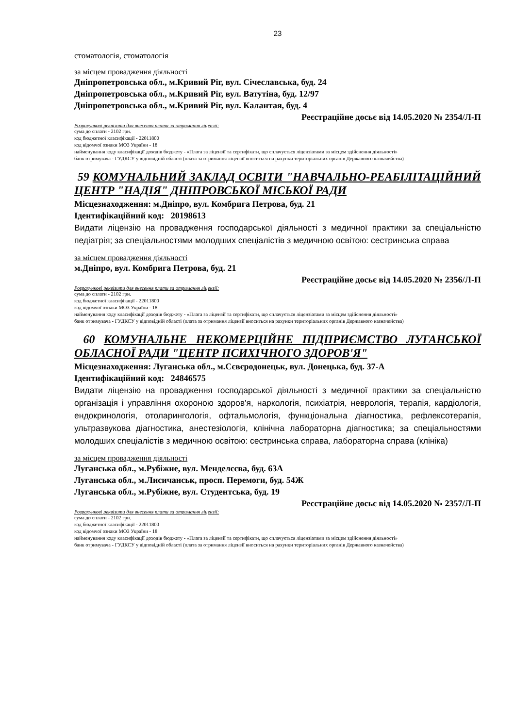23
стоматологія, стоматологія
за місцем провадження діяльності
Дніпропетровська обл., м.Кривий Ріг, вул. Січеславська, буд. 24
Дніпропетровська обл., м.Кривий Ріг, вул. Ватутіна, буд. 12/97
Дніпропетровська обл., м.Кривий Ріг, вул. Калантая, буд. 4
Реєстраційне досьє від 14.05.2020 № 2354/Л-П
Розрахункові реквізити для внесення плати за отримання ліцензії:
сума до сплати - 2102 грн.
код бюджетної класифікації - 22011800
код відомчої ознаки МОЗ України - 18
найменування коду класифікації доходів бюджету - «Плата за ліцензії та сертифікати, що сплачується ліцензіатами за місцем здійснення діяльності»
банк отримувача - ГУДКСУ у відповідній області (плата за отримання ліцензії вноситься на рахунки територіальних органів Державного казначейства)
59 КОМУНАЛЬНИЙ ЗАКЛАД ОСВІТИ "НАВЧАЛЬНО-РЕАБІЛІТАЦІЙНИЙ ЦЕНТР "НАДІЯ" ДНІПРОВСЬКОЇ МІСЬКОЇ РАДИ
Місцезнаходження: м.Дніпро, вул. Комбрига Петрова, буд. 21
Ідентифікаційний код: 20198613
Видати ліцензію на провадження господарської діяльності з медичної практики за спеціальністю педіатрія; за спеціальностями молодших спеціалістів з медичною освітою: сестринська справа
за місцем провадження діяльності
м.Дніпро, вул. Комбрига Петрова, буд. 21
Реєстраційне досьє від 14.05.2020 № 2356/Л-П
Розрахункові реквізити для внесення плати за отримання ліцензії:
сума до сплати - 2102 грн.
код бюджетної класифікації - 22011800
код відомчої ознаки МОЗ України - 18
найменування коду класифікації доходів бюджету - «Плата за ліцензії та сертифікати, що сплачується ліцензіатами за місцем здійснення діяльності»
банк отримувача - ГУДКСУ у відповідній області (плата за отримання ліцензії вноситься на рахунки територіальних органів Державного казначейства)
60 КОМУНАЛЬНЕ НЕКОМЕРЦІЙНЕ ПІДПРИЄМСТВО ЛУГАНСЬКОЇ ОБЛАСНОЇ РАДИ "ЦЕНТР ПСИХІЧНОГО ЗДОРОВ'Я"
Місцезнаходження: Луганська обл., м.Сєвєродонецьк, вул. Донецька, буд. 37-А
Ідентифікаційний код: 24846575
Видати ліцензію на провадження господарської діяльності з медичної практики за спеціальністю організація і управління охороною здоров'я, наркологія, психіатрія, неврологія, терапія, кардіологія, ендокринологія, отоларингологія, офтальмологія, функціональна діагностика, рефлексотерапія, ультразвукова діагностика, анестезіологія, клінічна лабораторна діагностика; за спеціальностями молодших спеціалістів з медичною освітою: сестринська справа, лабораторна справа (клініка)
за місцем провадження діяльності
Луганська обл., м.Рубіжне, вул. Менделєєва, буд. 63А
Луганська обл., м.Лисичанськ, просп. Перемоги, буд. 54Ж
Луганська обл., м.Рубіжне, вул. Студентська, буд. 19
Реєстраційне досьє від 14.05.2020 № 2357/Л-П
Розрахункові реквізити для внесення плати за отримання ліцензії:
сума до сплати - 2102 грн.
код бюджетної класифікації - 22011800
код відомчої ознаки МОЗ України - 18
найменування коду класифікації доходів бюджету - «Плата за ліцензії та сертифікати, що сплачується ліцензіатами за місцем здійснення діяльності»
банк отримувача - ГУДКСУ у відповідній області (плата за отримання ліцензії вноситься на рахунки територіальних органів Державного казначейства)